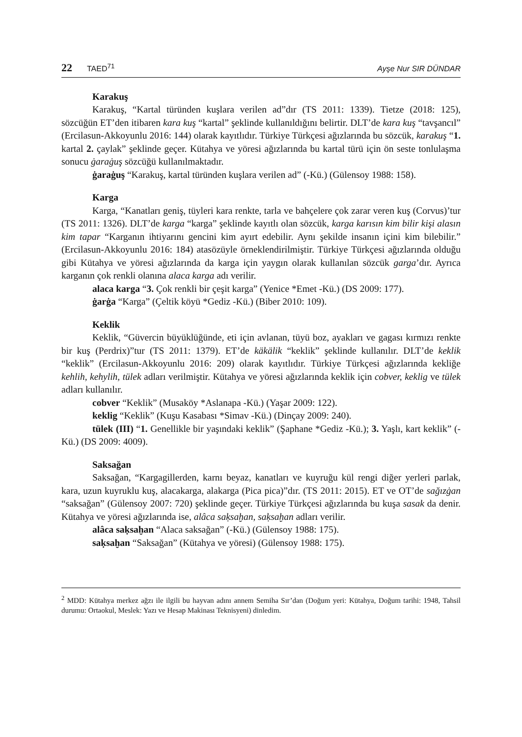22 TAED<sup>71</sup> Ayşe Nur SIR DÜNDAR
Karakuş
Karakuş, “Kartal türünden kuşlara verilen ad”dır (TS 2011: 1339). Tietze (2018: 125), sözcüğün ET’den itibaren kara kuş “kartal” şeklinde kullanıldığını belirtir. DLT’de kara kuş “tavşancıl” (Ercilasun-Akkoyunlu 2016: 144) olarak kayıtlıdır. Türkiye Türkçesi ağızlarında bu sözcük, karakuş “1. kartal 2. çaylak” şeklinde geçer. Kütahya ve yöresi ağızlarında bu kartal türü için ön seste tonlulaşma sonucu ġaraġuş sözcüğü kullanılmaktadır.
ġaraġuş “Karakuş, kartal türünden kuşlara verilen ad” (-Kü.) (Gülensoy 1988: 158).
Karga
Karga, “Kanatları geniş, tüyleri kara renkte, tarla ve bahçelere çok zarar veren kuş (Corvus)’tur (TS 2011: 1326). DLT’de karga “karga” şeklinde kayıtlı olan sözcük, karga karısın kim bilir kişi alasın kim tapar “Karganın ihtiyarını gencini kim ayırt edebilir. Aynı şekilde insanın içini kim bilebilir.” (Ercilasun-Akkoyunlu 2016: 184) atasözüyle örneklendirilmiştir. Türkiye Türkçesi ağızlarında olduğu gibi Kütahya ve yöresi ağızlarında da karga için yaygın olarak kullanılan sözcük garga’dır. Ayrıca karganın çok renkli olanına alaca karga adı verilir.
alaca karga “3. Çok renkli bir çeşit karga” (Yenice *Emet -Kü.) (DS 2009: 177).
ġarġa “Karga” (Çeltik köyü *Gediz -Kü.) (Biber 2010: 109).
Keklik
Keklik, “Güvercin büyüklüğünde, eti için avlanan, tüyü boz, ayakları ve gagası kırmızı renkte bir kuş (Perdrix)”tur (TS 2011: 1379). ET’de käkälik “keklik” şeklinde kullanılır. DLT’de keklik “keklik” (Ercilasun-Akkoyunlu 2016: 209) olarak kayıtlıdır. Türkiye Türkçesi ağızlarında kekliğe kehlih, kehylih, tülek adları verilmiştir. Kütahya ve yöresi ağızlarında keklik için cobver, keklig ve tülek adları kullanılır.
cobver “Keklik” (Musaköy *Aslanapa -Kü.) (Yaşar 2009: 122).
keklig “Keklik” (Kuşu Kasabası *Simav -Kü.) (Dinçay 2009: 240).
tülek (III) “1. Genellikle bir yaşındaki keklik” (Şaphane *Gediz -Kü.); 3. Yaşlı, kart keklik” (-Kü.) (DS 2009: 4009).
Saksağan
Saksağan, “Kargagillerden, karnı beyaz, kanatları ve kuyruğu kül rengi diğer yerleri parlak, kara, uzun kuyruklu kuş, alacakarga, alakarga (Pica pica)”dır. (TS 2011: 2015). ET ve OT’de sağızġan “saksağan” (Gülensoy 2007: 720) şeklinde geçer. Türkiye Türkçesi ağızlarında bu kuşa sasak da denir. Kütahya ve yöresi ağızlarında ise, alâca saḳsaḫan, saḳsaḫan adları verilir.
alâca saḳsaḫan “Alaca saksağan” (-Kü.) (Gülensoy 1988: 175).
saḳsaḫan “Saksağan” (Kütahya ve yöresi) (Gülensoy 1988: 175).
<sup>2</sup> MDD: Kütahya merkez ağzı ile ilgili bu hayvan adını annem Semiha Sır’dan (Doğum yeri: Kütahya, Doğum tarihi: 1948, Tahsil durumu: Ortaokul, Meslek: Yazı ve Hesap Makinası Teknisyeni) dinledim.